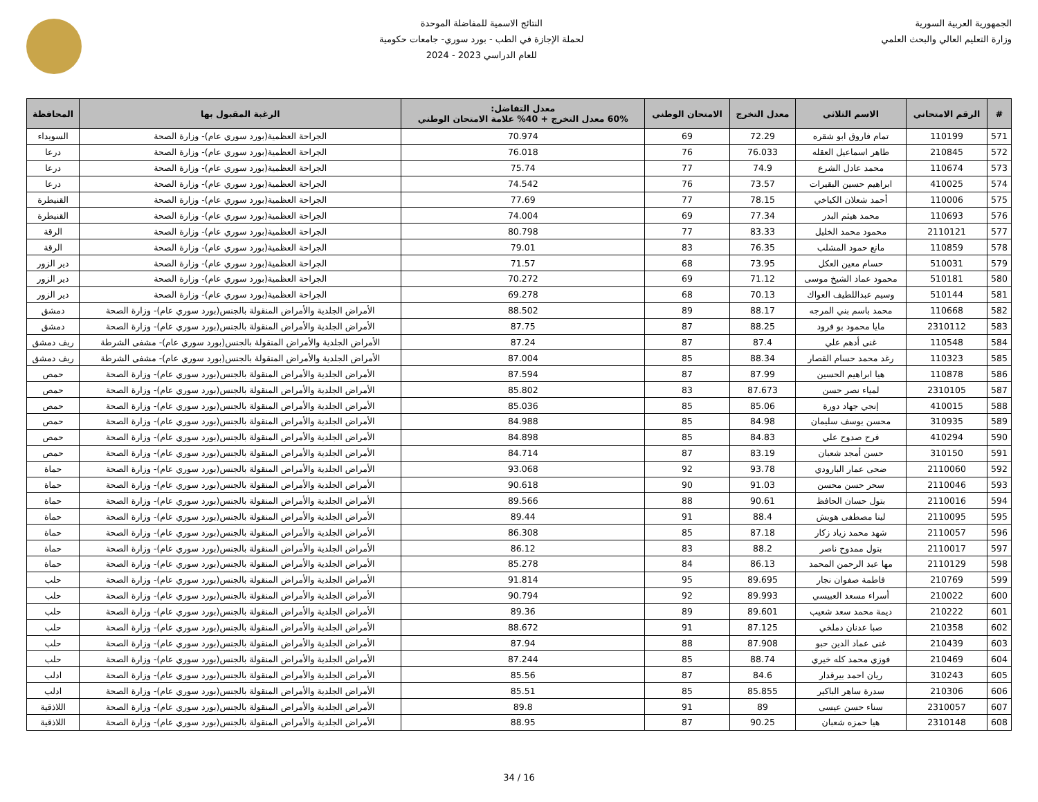الجمهورية العربية السورية
وزارة التعليم العالي والبحث العلمي
النتائج الاسمية للمفاضلة الموحدة
لحملة الإجازة في الطب - بورد سوري- جامعات حكومية
للعام الدراسي 2023 - 2024
| # | الرقم الامتحاني | الاسم الثلاثي | معدل التخرج | الامتحان الوطني | معدل التفاضل: 60% معدل التخرج + 40% علامة الامتحان الوطني | الرغبة المقبول بها | المحافظة |
| --- | --- | --- | --- | --- | --- | --- | --- |
| 571 | 110199 | تمام فاروق ابو شقره | 72.29 | 69 | 70.974 | الجراحة العظمية(بورد سوري عام)- وزارة الصحة | السويداء |
| 572 | 210845 | طاهر اسماعيل العقله | 76.033 | 76 | 76.018 | الجراحة العظمية(بورد سوري عام)- وزارة الصحة | درعا |
| 573 | 110674 | محمد عادل الشرع | 74.9 | 77 | 75.74 | الجراحة العظمية(بورد سوري عام)- وزارة الصحة | درعا |
| 574 | 410025 | ابراهيم حسين البقيرات | 73.57 | 76 | 74.542 | الجراحة العظمية(بورد سوري عام)- وزارة الصحة | درعا |
| 575 | 110006 | أحمد شعلان الكياخي | 78.15 | 77 | 77.69 | الجراحة العظمية(بورد سوري عام)- وزارة الصحة | القنيطرة |
| 576 | 110693 | محمد هيثم البدر | 77.34 | 69 | 74.004 | الجراحة العظمية(بورد سوري عام)- وزارة الصحة | القنيطرة |
| 577 | 2110121 | محمود محمد الخليل | 83.33 | 77 | 80.798 | الجراحة العظمية(بورد سوري عام)- وزارة الصحة | الرقة |
| 578 | 110859 | مانع حمود المشلب | 76.35 | 83 | 79.01 | الجراحة العظمية(بورد سوري عام)- وزارة الصحة | الرقة |
| 579 | 510031 | حسام معين العكل | 73.95 | 68 | 71.57 | الجراحة العظمية(بورد سوري عام)- وزارة الصحة | دير الزور |
| 580 | 510181 | محمود عماد الشيخ موسى | 71.12 | 69 | 70.272 | الجراحة العظمية(بورد سوري عام)- وزارة الصحة | دير الزور |
| 581 | 510144 | وسيم عبداللطيف العواك | 70.13 | 68 | 69.278 | الجراحة العظمية(بورد سوري عام)- وزارة الصحة | دير الزور |
| 582 | 110668 | محمد باسم بني المرجه | 88.17 | 89 | 88.502 | الأمراض الجلدية والأمراض المنقولة بالجنس(بورد سوري عام)- وزارة الصحة | دمشق |
| 583 | 2310112 | مايا محمود بو فرود | 88.25 | 87 | 87.75 | الأمراض الجلدية والأمراض المنقولة بالجنس(بورد سوري عام)- وزارة الصحة | دمشق |
| 584 | 110548 | غنى أدهم علي | 87.4 | 87 | 87.24 | الأمراض الجلدية والأمراض المنقولة بالجنس(بورد سوري عام)- مشفى الشرطة | ريف دمشق |
| 585 | 110323 | رغد محمد حسام القصار | 88.34 | 85 | 87.004 | الأمراض الجلدية والأمراض المنقولة بالجنس(بورد سوري عام)- مشفى الشرطة | ريف دمشق |
| 586 | 110878 | هيا ابراهيم الحسين | 87.99 | 87 | 87.594 | الأمراض الجلدية والأمراض المنقولة بالجنس(بورد سوري عام)- وزارة الصحة | حمص |
| 587 | 2310105 | لمياء نصر حسن | 87.673 | 83 | 85.802 | الأمراض الجلدية والأمراض المنقولة بالجنس(بورد سوري عام)- وزارة الصحة | حمص |
| 588 | 410015 | إنجي جهاد دورة | 85.06 | 85 | 85.036 | الأمراض الجلدية والأمراض المنقولة بالجنس(بورد سوري عام)- وزارة الصحة | حمص |
| 589 | 310935 | محسن يوسف سليمان | 84.98 | 85 | 84.988 | الأمراض الجلدية والأمراض المنقولة بالجنس(بورد سوري عام)- وزارة الصحة | حمص |
| 590 | 410294 | فرح صدوح علي | 84.83 | 85 | 84.898 | الأمراض الجلدية والأمراض المنقولة بالجنس(بورد سوري عام)- وزارة الصحة | حمص |
| 591 | 310150 | حسن أمجد شعبان | 83.19 | 87 | 84.714 | الأمراض الجلدية والأمراض المنقولة بالجنس(بورد سوري عام)- وزارة الصحة | حمص |
| 592 | 2110060 | ضحى عمار البارودي | 93.78 | 92 | 93.068 | الأمراض الجلدية والأمراض المنقولة بالجنس(بورد سوري عام)- وزارة الصحة | حماة |
| 593 | 2110046 | سحر حسن محسن | 91.03 | 90 | 90.618 | الأمراض الجلدية والأمراض المنقولة بالجنس(بورد سوري عام)- وزارة الصحة | حماة |
| 594 | 2110016 | بتول حسان الحافظ | 90.61 | 88 | 89.566 | الأمراض الجلدية والأمراض المنقولة بالجنس(بورد سوري عام)- وزارة الصحة | حماة |
| 595 | 2110095 | لينا مصطفى هويش | 88.4 | 91 | 89.44 | الأمراض الجلدية والأمراض المنقولة بالجنس(بورد سوري عام)- وزارة الصحة | حماة |
| 596 | 2110057 | شهد محمد زياد زكار | 87.18 | 85 | 86.308 | الأمراض الجلدية والأمراض المنقولة بالجنس(بورد سوري عام)- وزارة الصحة | حماة |
| 597 | 2110017 | بتول ممدوح ناصر | 88.2 | 83 | 86.12 | الأمراض الجلدية والأمراض المنقولة بالجنس(بورد سوري عام)- وزارة الصحة | حماة |
| 598 | 2110129 | مها عبد الرحمن المحمد | 86.13 | 84 | 85.278 | الأمراض الجلدية والأمراض المنقولة بالجنس(بورد سوري عام)- وزارة الصحة | حماة |
| 599 | 210769 | فاطمة صفوان نجار | 89.695 | 95 | 91.814 | الأمراض الجلدية والأمراض المنقولة بالجنس(بورد سوري عام)- وزارة الصحة | حلب |
| 600 | 210022 | أسراء مسعد العبيسي | 89.993 | 92 | 90.794 | الأمراض الجلدية والأمراض المنقولة بالجنس(بورد سوري عام)- وزارة الصحة | حلب |
| 601 | 210222 | ديمة محمد سعد شعيب | 89.601 | 89 | 89.36 | الأمراض الجلدية والأمراض المنقولة بالجنس(بورد سوري عام)- وزارة الصحة | حلب |
| 602 | 210358 | صبا عدنان دملخي | 87.125 | 91 | 88.672 | الأمراض الجلدية والأمراض المنقولة بالجنس(بورد سوري عام)- وزارة الصحة | حلب |
| 603 | 210439 | غنى عماد الدين حبو | 87.908 | 88 | 87.94 | الأمراض الجلدية والأمراض المنقولة بالجنس(بورد سوري عام)- وزارة الصحة | حلب |
| 604 | 210469 | فوزي محمد كله خيري | 88.74 | 85 | 87.244 | الأمراض الجلدية والأمراض المنقولة بالجنس(بورد سوري عام)- وزارة الصحة | حلب |
| 605 | 310243 | ريان احمد بيرقدار | 84.6 | 87 | 85.56 | الأمراض الجلدية والأمراض المنقولة بالجنس(بورد سوري عام)- وزارة الصحة | ادلب |
| 606 | 210306 | سدرة ساهر الباكير | 85.855 | 85 | 85.51 | الأمراض الجلدية والأمراض المنقولة بالجنس(بورد سوري عام)- وزارة الصحة | ادلب |
| 607 | 2310057 | سناء حسن عيسى | 89 | 91 | 89.8 | الأمراض الجلدية والأمراض المنقولة بالجنس(بورد سوري عام)- وزارة الصحة | اللاذقية |
| 608 | 2310148 | هيا حمزه شعبان | 90.25 | 87 | 88.95 | الأمراض الجلدية والأمراض المنقولة بالجنس(بورد سوري عام)- وزارة الصحة | اللاذقية |
16 / 34